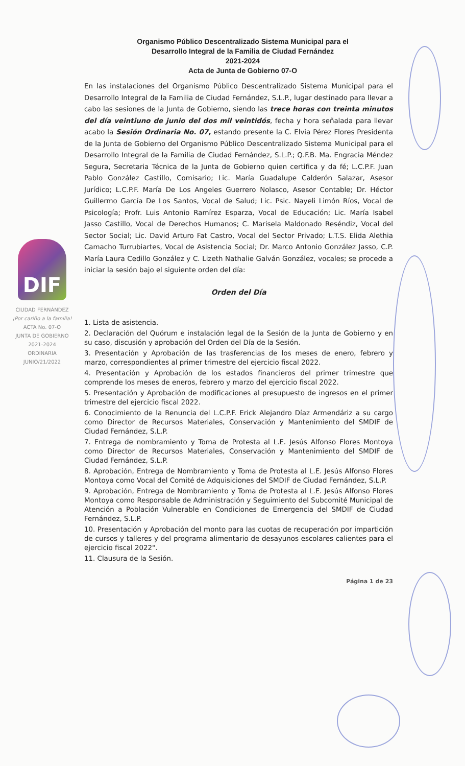Organismo Público Descentralizado Sistema Municipal para el
Desarrollo Integral de la Familia de Ciudad Fernández
2021-2024
Acta de Junta de Gobierno 07-O
DIF
CIUDAD FERNÁNDEZ
¡Por cariño a la familia!
ACTA No. 07-O
JUNTA DE GOBIERNO
2021-2024
ORDINARIA
JUNIO/21/2022
En las instalaciones del Organismo Público Descentralizado Sistema Municipal para el Desarrollo Integral de la Familia de Ciudad Fernández, S.L.P., lugar destinado para llevar a cabo las sesiones de la Junta de Gobierno, siendo las trece horas con treinta minutos del día veintiuno de junio del dos mil veintidós, fecha y hora señalada para llevar acabo la Sesión Ordinaria No. 07, estando presente la C. Elvia Pérez Flores Presidenta de la Junta de Gobierno del Organismo Público Descentralizado Sistema Municipal para el Desarrollo Integral de la Familia de Ciudad Fernández, S.L.P.; Q.F.B. Ma. Engracia Méndez Segura, Secretaria Técnica de la Junta de Gobierno quien certifica y da fé; L.C.P.F. Juan Pablo González Castillo, Comisario; Lic. María Guadalupe Calderón Salazar, Asesor Jurídico; L.C.P.F. María De Los Angeles Guerrero Nolasco, Asesor Contable; Dr. Héctor Guillermo García De Los Santos, Vocal de Salud; Lic. Psic. Nayeli Limón Ríos, Vocal de Psicología; Profr. Luis Antonio Ramírez Esparza, Vocal de Educación; Lic. María Isabel Jasso Castillo, Vocal de Derechos Humanos; C. Marisela Maldonado Reséndiz, Vocal del Sector Social; Lic. David Arturo Fat Castro, Vocal del Sector Privado; L.T.S. Elida Alethia Camacho Turrubiartes, Vocal de Asistencia Social; Dr. Marco Antonio González Jasso, C.P. María Laura Cedillo González y C. Lizeth Nathalie Galván González, vocales; se procede a iniciar la sesión bajo el siguiente orden del día:
Orden del Día
1. Lista de asistencia.
2. Declaración del Quórum e instalación legal de la Sesión de la Junta de Gobierno y en su caso, discusión y aprobación del Orden del Día de la Sesión.
3. Presentación y Aprobación de las trasferencias de los meses de enero, febrero y marzo, correspondientes al primer trimestre del ejercicio fiscal 2022.
4. Presentación y Aprobación de los estados financieros del primer trimestre que comprende los meses de eneros, febrero y marzo del ejercicio fiscal 2022.
5. Presentación y Aprobación de modificaciones al presupuesto de ingresos en el primer trimestre del ejercicio fiscal 2022.
6. Conocimiento de la Renuncia del L.C.P.F. Erick Alejandro Díaz Armendáriz a su cargo como Director de Recursos Materiales, Conservación y Mantenimiento del SMDIF de Ciudad Fernández, S.L.P.
7. Entrega de nombramiento y Toma de Protesta al L.E. Jesús Alfonso Flores Montoya como Director de Recursos Materiales, Conservación y Mantenimiento del SMDIF de Ciudad Fernández, S.L.P.
8. Aprobación, Entrega de Nombramiento y Toma de Protesta al L.E. Jesús Alfonso Flores Montoya como Vocal del Comité de Adquisiciones del SMDIF de Ciudad Fernández, S.L.P.
9. Aprobación, Entrega de Nombramiento y Toma de Protesta al L.E. Jesús Alfonso Flores Montoya como Responsable de Administración y Seguimiento del Subcomité Municipal de Atención a Población Vulnerable en Condiciones de Emergencia del SMDIF de Ciudad Fernández, S.L.P.
10. Presentación y Aprobación del monto para las cuotas de recuperación por impartición de cursos y talleres y del programa alimentario de desayunos escolares calientes para el ejercicio fiscal 2022".
11. Clausura de la Sesión.
Página 1 de 23